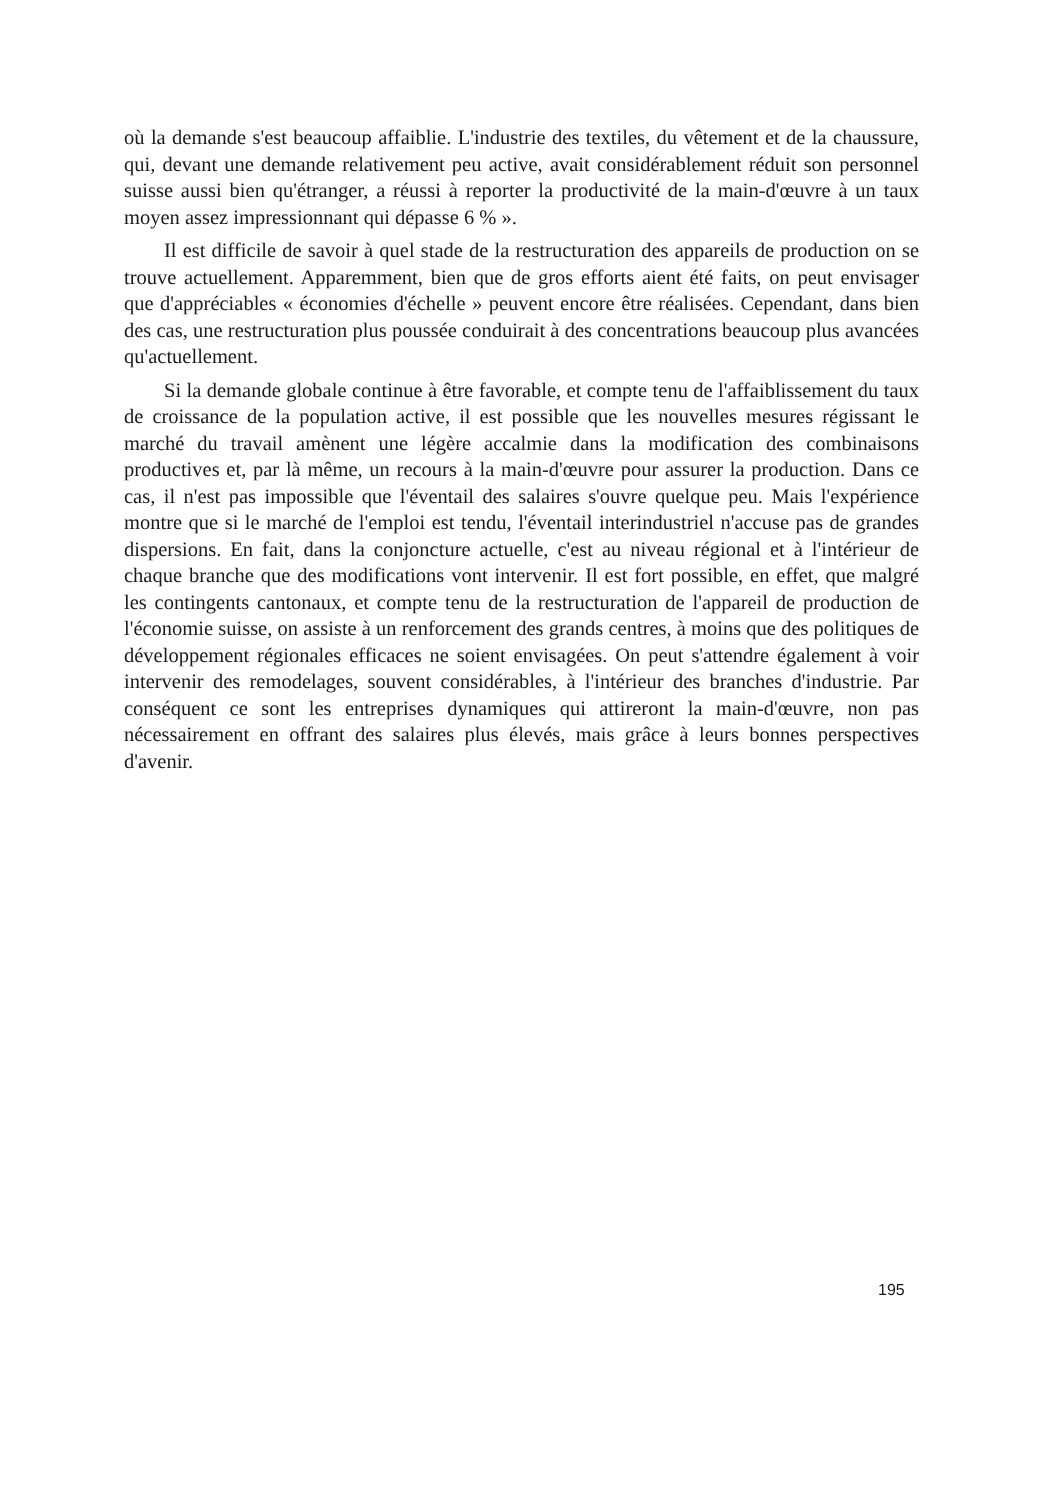où la demande s'est beaucoup affaiblie. L'industrie des textiles, du vêtement et de la chaussure, qui, devant une demande relativement peu active, avait considérablement réduit son personnel suisse aussi bien qu'étranger, a réussi à reporter la productivité de la main-d'œuvre à un taux moyen assez impressionnant qui dépasse 6 % ».
Il est difficile de savoir à quel stade de la restructuration des appareils de production on se trouve actuellement. Apparemment, bien que de gros efforts aient été faits, on peut envisager que d'appréciables « économies d'échelle » peuvent encore être réalisées. Cependant, dans bien des cas, une restructuration plus poussée conduirait à des concentrations beaucoup plus avancées qu'actuellement.
Si la demande globale continue à être favorable, et compte tenu de l'affaiblissement du taux de croissance de la population active, il est possible que les nouvelles mesures régissant le marché du travail amènent une légère accalmie dans la modification des combinaisons productives et, par là même, un recours à la main-d'œuvre pour assurer la production. Dans ce cas, il n'est pas impossible que l'éventail des salaires s'ouvre quelque peu. Mais l'expérience montre que si le marché de l'emploi est tendu, l'éventail interindustriel n'accuse pas de grandes dispersions. En fait, dans la conjoncture actuelle, c'est au niveau régional et à l'intérieur de chaque branche que des modifications vont intervenir. Il est fort possible, en effet, que malgré les contingents cantonaux, et compte tenu de la restructuration de l'appareil de production de l'économie suisse, on assiste à un renforcement des grands centres, à moins que des politiques de développement régionales efficaces ne soient envisagées. On peut s'attendre également à voir intervenir des remodelages, souvent considérables, à l'intérieur des branches d'industrie. Par conséquent ce sont les entreprises dynamiques qui attireront la main-d'œuvre, non pas nécessairement en offrant des salaires plus élevés, mais grâce à leurs bonnes perspectives d'avenir.
195